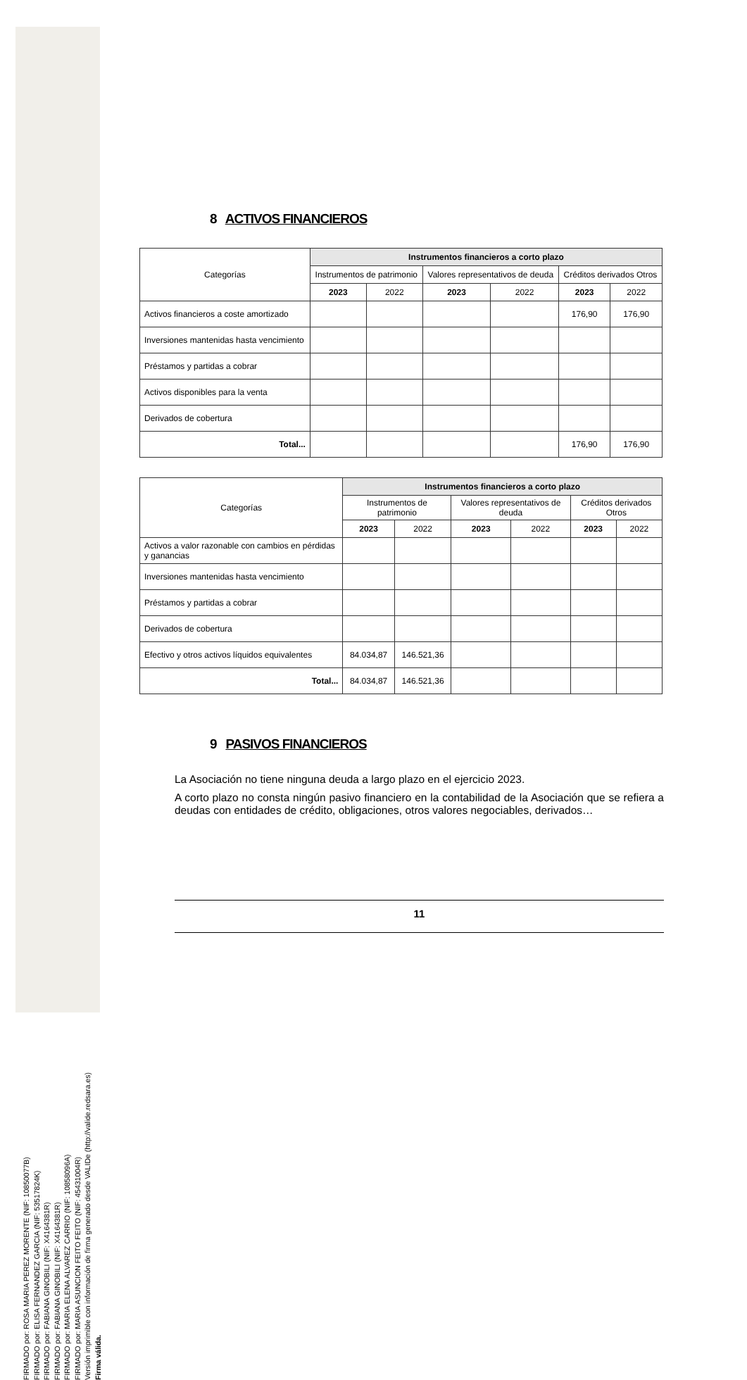FIRMADO por: ROSA MARIA PEREZ MORENTE (NIF: 10850077B)
FIRMADO por: ELISA FERNANDEZ GARCIA (NIF: 53517824K)
FIRMADO por: FABIANA GINOBILI (NIF: X4164381R)
FIRMADO por: FABIANA GINOBILI (NIF: X4164381R)
FIRMADO por: MARIA ELENA ALVAREZ CARRIO (NIF: 10858096A)
FIRMADO por: MARIA ASUNCION FEITO FEITO (NIF: 45431004R)
Versión imprimible con información de firma generado desde VALIDe (http://valide.redsara.es)
Firma válida.
8 ACTIVOS FINANCIEROS
| Categorías | Instrumentos financieros a corto plazo | | | | | |
| --- | --- | --- | --- | --- | --- | --- |
| | Instrumentos de patrimonio | | Valores representativos de deuda | | Créditos derivados Otros | |
| | 2023 | 2022 | 2023 | 2022 | 2023 | 2022 |
| Activos financieros a coste amortizado | | | | | 176,90 | 176,90 |
| Inversiones mantenidas hasta vencimiento | | | | | | |
| Préstamos y partidas a cobrar | | | | | | |
| Activos disponibles para la venta | | | | | | |
| Derivados de cobertura | | | | | | |
| Total... | | | | | 176,90 | 176,90 |
| Categorías | Instrumentos financieros a corto plazo | | | | | |
| --- | --- | --- | --- | --- | --- | --- |
| | Instrumentos de patrimonio | | Valores representativos de deuda | | Créditos derivados Otros | |
| | 2023 | 2022 | 2023 | 2022 | 2023 | 2022 |
| Activos a valor razonable con cambios en pérdidas y ganancias | | | | | | |
| Inversiones mantenidas hasta vencimiento | | | | | | |
| Préstamos y partidas a cobrar | | | | | | |
| Derivados de cobertura | | | | | | |
| Efectivo y otros activos líquidos equivalentes | 84.034,87 | 146.521,36 | | | | |
| Total... | 84.034,87 | 146.521,36 | | | | |
9 PASIVOS FINANCIEROS
La Asociación no tiene ninguna deuda a largo plazo en el ejercicio 2023.
A corto plazo no consta ningún pasivo financiero en la contabilidad de la Asociación que se refiera a deudas con entidades de crédito, obligaciones, otros valores negociables, derivados…
11